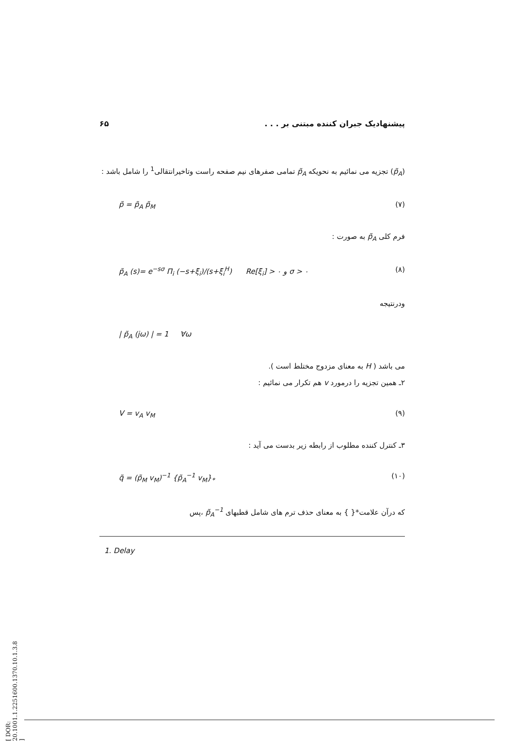۶۵ پیشنهادیک جبران کننده مبتنی بر . . .
(p̃<sub>A</sub>) تجزیه می نمائیم به نحویکه p̃<sub>A</sub> تمامی صفرهای نیم صفحه راست وتاخیرانتقالی<sup>1</sup> را شامل باشد :
p̃ = p̃<sub>A</sub> p̃<sub>M</sub> (۷)
فرم کلی p̃<sub>A</sub> به صورت :
p̃<sub>A</sub> (s)= e<sup>−sσ</sup> Π<sub>i</sub> (−s+ξ<sub>i</sub>)/(s+ξ<sub>i</sub><sup>H</sup>) Re[ξ<sub>i</sub>] > ۰ و σ > ۰ (۸)
ودرنتیجه
| p̃<sub>A</sub> (jω) | = 1 ∀ω
می باشد ( H به معنای مزدوج مختلط است ).
۲ـ همین تجزیه را درمورد v هم تکرار می نمائیم :
V = v<sub>A</sub> v<sub>M</sub> (۹)
۳ـ کنترل کننده مطلوب از رابطه زیر بدست می آید :
q̃ = (p̃<sub>M</sub> v<sub>M</sub>)<sup>−1</sup> {p̃<sub>A</sub><sup>−1</sup> v<sub>M</sub>}<sub>*</sub> (۱۰)
که درآن علامت*{ } به معنای حذف ترم های شامل قطبهای p̃<sub>A</sub><sup>−1</sup> ،پس
1. Delay
[ DOR: 20.1001.1.2251600.1370.10.1.3.8 ]